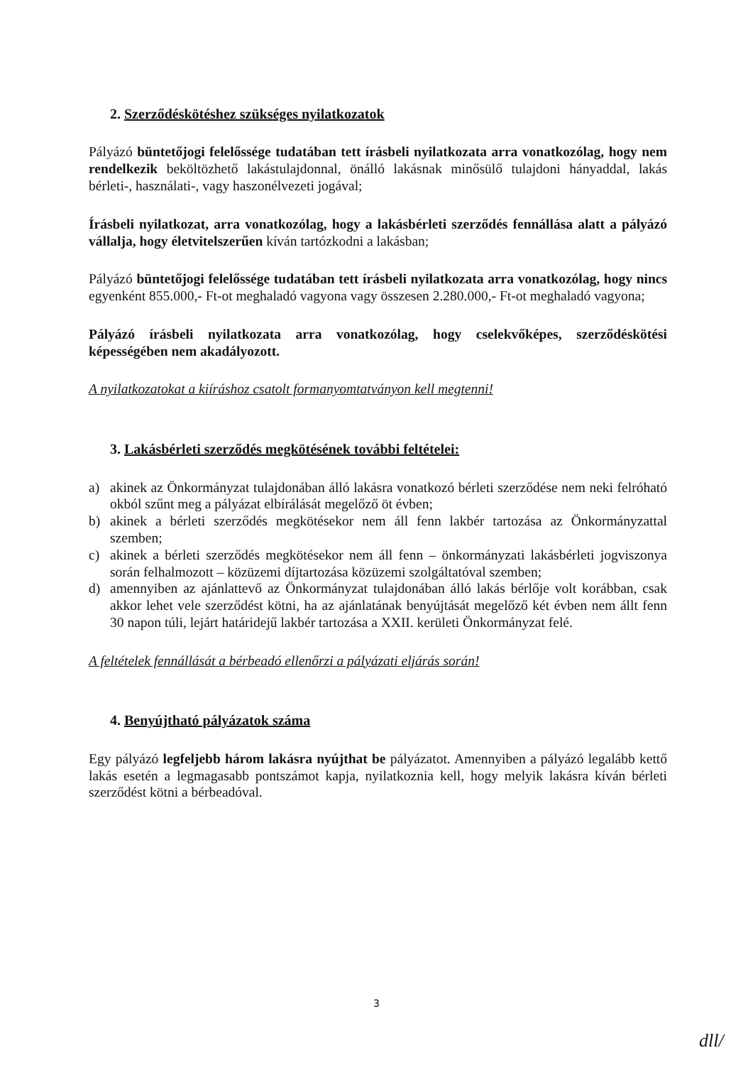2. Szerződéskötéshez szükséges nyilatkozatok
Pályázó büntetőjogi felelőssége tudatában tett írásbeli nyilatkozata arra vonatkozólag, hogy nem rendelkezik beköltözhető lakástulajdonnal, önálló lakásnak minősülő tulajdoni hányaddal, lakás bérleti-, használati-, vagy haszonélvezeti jogával;
Írásbeli nyilatkozat, arra vonatkozólag, hogy a lakásbérleti szerződés fennállása alatt a pályázó vállalja, hogy életvitelszerűen kíván tartózkodni a lakásban;
Pályázó büntetőjogi felelőssége tudatában tett írásbeli nyilatkozata arra vonatkozólag, hogy nincs egyenként 855.000,- Ft-ot meghaladó vagyona vagy összesen 2.280.000,- Ft-ot meghaladó vagyona;
Pályázó írásbeli nyilatkozata arra vonatkozólag, hogy cselekvőképes, szerződéskötési képességében nem akadályozott.
A nyilatkozatokat a kiíráshoz csatolt formanyomtatványon kell megtenni!
3. Lakásbérleti szerződés megkötésének további feltételei:
a) akinek az Önkormányzat tulajdonában álló lakásra vonatkozó bérleti szerződése nem neki felróható okból szűnt meg a pályázat elbírálását megelőző öt évben;
b) akinek a bérleti szerződés megkötésekor nem áll fenn lakbér tartozása az Önkormányzattal szemben;
c) akinek a bérleti szerződés megkötésekor nem áll fenn – önkormányzati lakásbérleti jogviszonya során felhalmozott – közüzemi díjtartozása közüzemi szolgáltatóval szemben;
d) amennyiben az ajánlattevő az Önkormányzat tulajdonában álló lakás bérlője volt korábban, csak akkor lehet vele szerződést kötni, ha az ajánlatának benyújtását megelőző két évben nem állt fenn 30 napon túli, lejárt határidejű lakbér tartozása a XXII. kerületi Önkormányzat felé.
A feltételek fennállását a bérbeadó ellenőrzi a pályázati eljárás során!
4. Benyújtható pályázatok száma
Egy pályázó legfeljebb három lakásra nyújthat be pályázatot. Amennyiben a pályázó legalább kettő lakás esetén a legmagasabb pontszámot kapja, nyilatkoznia kell, hogy melyik lakásra kíván bérleti szerződést kötni a bérbeadóval.
3
dll/